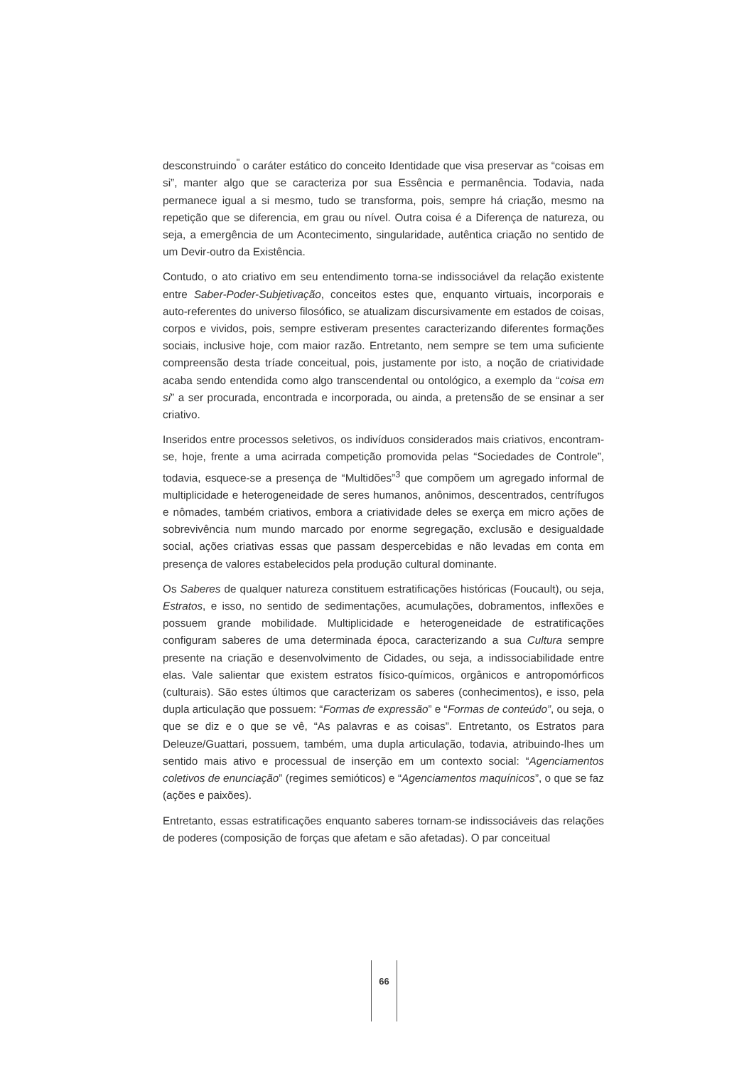desconstruindo<sup>"</sup> o caráter estático do conceito Identidade que visa preservar as “coisas em si”, manter algo que se caracteriza por sua Essência e permanência. Todavia, nada permanece igual a si mesmo, tudo se transforma, pois, sempre há criação, mesmo na repetição que se diferencia, em grau ou nível. Outra coisa é a Diferença de natureza, ou seja, a emergência de um Acontecimento, singularidade, autêntica criação no sentido de um Devir-outro da Existência.
Contudo, o ato criativo em seu entendimento torna-se indissociável da relação existente entre Saber-Poder-Subjetivação, conceitos estes que, enquanto virtuais, incorporais e auto-referentes do universo filosófico, se atualizam discursivamente em estados de coisas, corpos e vividos, pois, sempre estiveram presentes caracterizando diferentes formações sociais, inclusive hoje, com maior razão. Entretanto, nem sempre se tem uma suficiente compreensão desta tríade conceitual, pois, justamente por isto, a noção de criatividade acaba sendo entendida como algo transcendental ou ontológico, a exemplo da “coisa em si” a ser procurada, encontrada e incorporada, ou ainda, a pretensão de se ensinar a ser criativo.
Inseridos entre processos seletivos, os indivíduos considerados mais criativos, encontram-se, hoje, frente a uma acirrada competição promovida pelas “Sociedades de Controle”, todavia, esquece-se a presença de “Multidões”<sup>3</sup> que compõem um agregado informal de multiplicidade e heterogeneidade de seres humanos, anônimos, descentrados, centrífugos e nômades, também criativos, embora a criatividade deles se exerça em micro ações de sobrevivência num mundo marcado por enorme segregação, exclusão e desigualdade social, ações criativas essas que passam despercebidas e não levadas em conta em presença de valores estabelecidos pela produção cultural dominante.
Os Saberes de qualquer natureza constituem estratificações históricas (Foucault), ou seja, Estratos, e isso, no sentido de sedimentações, acumulações, dobramentos, inflexões e possuem grande mobilidade. Multiplicidade e heterogeneidade de estratificações configuram saberes de uma determinada época, caracterizando a sua Cultura sempre presente na criação e desenvolvimento de Cidades, ou seja, a indissociabilidade entre elas. Vale salientar que existem estratos físico-químicos, orgânicos e antropomórficos (culturais). São estes últimos que caracterizam os saberes (conhecimentos), e isso, pela dupla articulação que possuem: “Formas de expressão” e “Formas de conteúdo”, ou seja, o que se diz e o que se vê, “As palavras e as coisas”. Entretanto, os Estratos para Deleuze/Guattari, possuem, também, uma dupla articulação, todavia, atribuindo-lhes um sentido mais ativo e processual de inserção em um contexto social: “Agenciamentos coletivos de enunciação” (regimes semióticos) e “Agenciamentos maquínicos”, o que se faz (ações e paixões).
Entretanto, essas estratificações enquanto saberes tornam-se indissociáveis das relações de poderes (composição de forças que afetam e são afetadas). O par conceitual
66